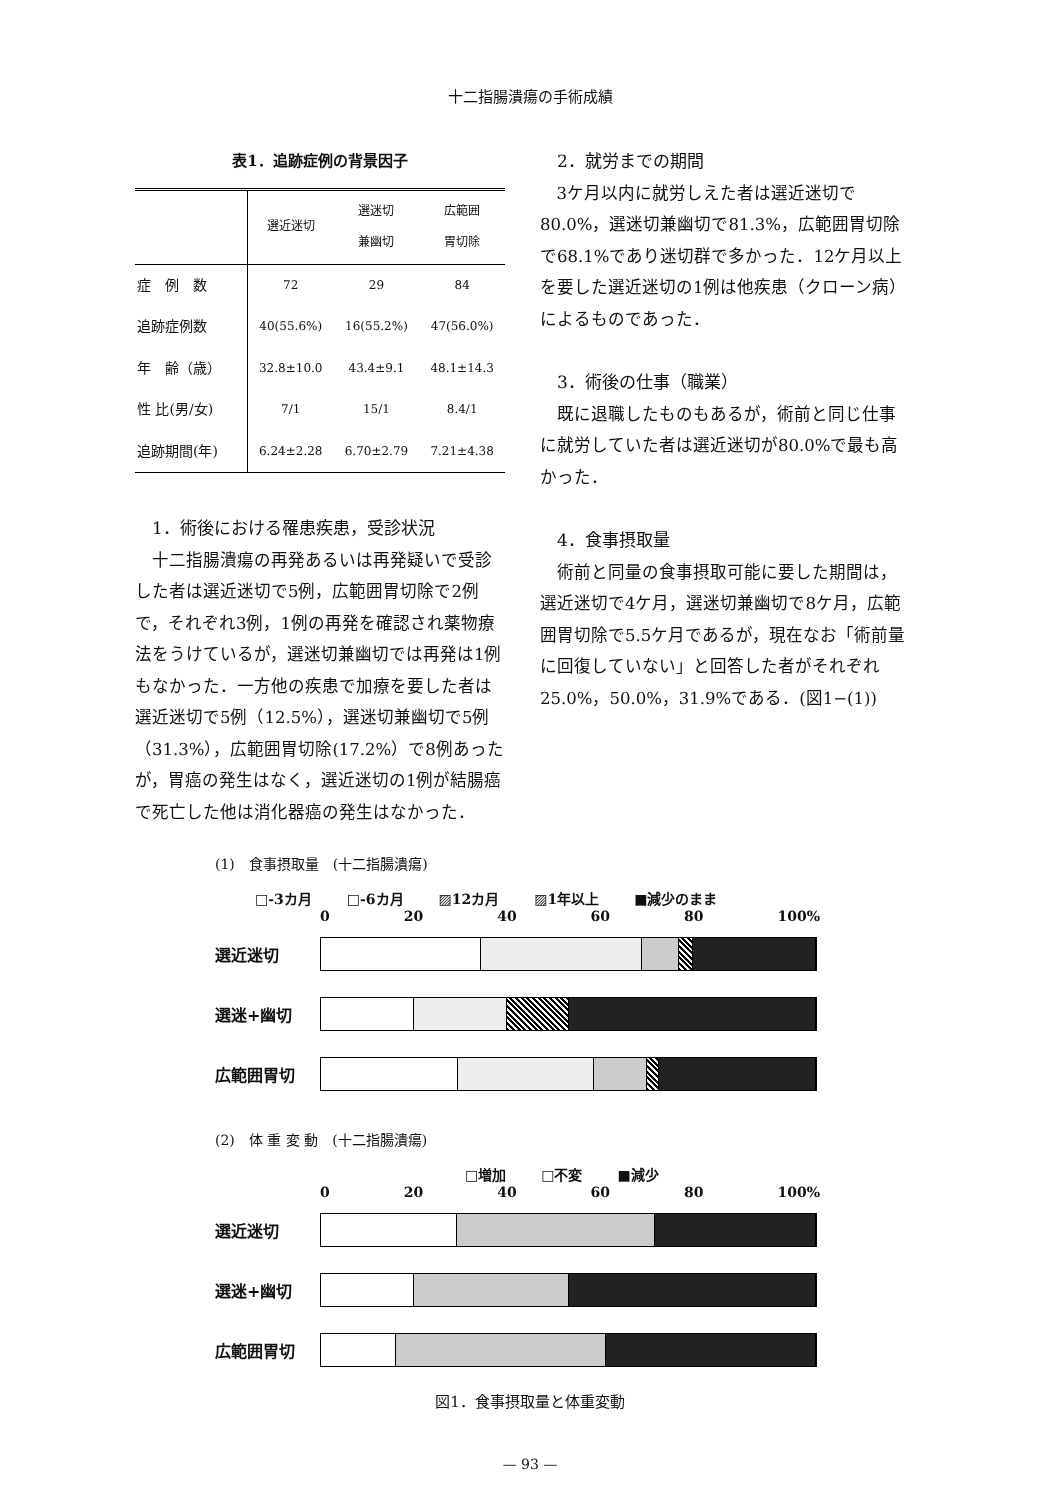十二指腸潰瘍の手術成績
表1．追跡症例の背景因子
| | 選近迷切 | 選迷切 兼幽切 | 広範囲 胃切除 |
| --- | --- | --- | --- |
| 症 例 数 | 72 | 29 | 84 |
| 追跡症例数 | 40(55.6%) | 16(55.2%) | 47(56.0%) |
| 年 齢（歳） | 32.8±10.0 | 43.4±9.1 | 48.1±14.3 |
| 性 比(男/女) | 7/1 | 15/1 | 8.4/1 |
| 追跡期間(年) | 6.24±2.28 | 6.70±2.79 | 7.21±4.38 |
1．術後における罹患疾患，受診状況
十二指腸潰瘍の再発あるいは再発疑いで受診した者は選近迷切で5例，広範囲胃切除で2例で，それぞれ3例，1例の再発を確認され薬物療法をうけているが，選迷切兼幽切では再発は1例もなかった．一方他の疾患で加療を要した者は選近迷切で5例（12.5%），選迷切兼幽切で5例（31.3%），広範囲胃切除(17.2%）で8例あったが，胃癌の発生はなく，選近迷切の1例が結腸癌で死亡した他は消化器癌の発生はなかった．
2．就労までの期間
3ケ月以内に就労しえた者は選近迷切で80.0%，選迷切兼幽切で81.3%，広範囲胃切除で68.1%であり迷切群で多かった．12ケ月以上を要した選近迷切の1例は他疾患（クローン病）によるものであった．
3．術後の仕事（職業）
既に退職したものもあるが，術前と同じ仕事に就労していた者は選近迷切が80.0%で最も高かった．
4．食事摂取量
術前と同量の食事摂取可能に要した期間は，選近迷切で4ケ月，選迷切兼幽切で8ケ月，広範囲胃切除で5.5ケ月であるが，現在なお「術前量に回復していない」と回答した者がそれぞれ25.0%，50.0%，31.9%である．(図1−(1))
(1)　食事摂取量　(十二指腸潰瘍)
□-3カ月 □-6カ月 ▨12カ月 ▨1年以上 ■減少のまま
0 20 40 60 80 100%
選近迷切
選迷+幽切
広範囲胃切
(2)　体 重 変 動　(十二指腸潰瘍)
□増加 □不変 ■減少
0 20 40 60 80 100%
選近迷切
選迷+幽切
広範囲胃切
図1．食事摂取量と体重変動
— 93 —